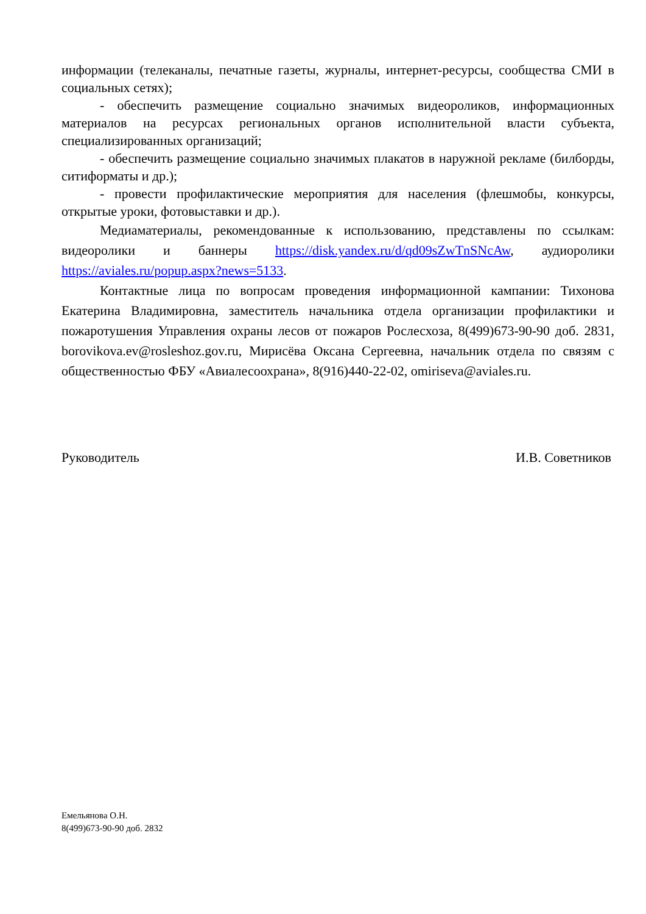информации (телеканалы, печатные газеты, журналы, интернет-ресурсы, сообщества СМИ в социальных сетях);
- обеспечить размещение социально значимых видеороликов, информационных материалов на ресурсах региональных органов исполнительной власти субъекта, специализированных организаций;
- обеспечить размещение социально значимых плакатов в наружной рекламе (билборды, ситиформаты и др.);
- провести профилактические мероприятия для населения (флешмобы, конкурсы, открытые уроки, фотовыставки и др.).
Медиаматериалы, рекомендованные к использованию, представлены по ссылкам: видеоролики и баннеры https://disk.yandex.ru/d/qd09sZwTnSNcAw, аудиоролики https://aviales.ru/popup.aspx?news=5133.
Контактные лица по вопросам проведения информационной кампании: Тихонова Екатерина Владимировна, заместитель начальника отдела организации профилактики и пожаротушения Управления охраны лесов от пожаров Рослесхоза, 8(499)673-90-90 доб. 2831, borovikova.ev@rosleshoz.gov.ru, Мирисёва Оксана Сергеевна, начальник отдела по связям с общественностью ФБУ «Авиалесоохрана», 8(916)440-22-02, omiriseva@aviales.ru.
Руководитель И.В. Советников
Емельянова О.Н.
8(499)673-90-90 доб. 2832